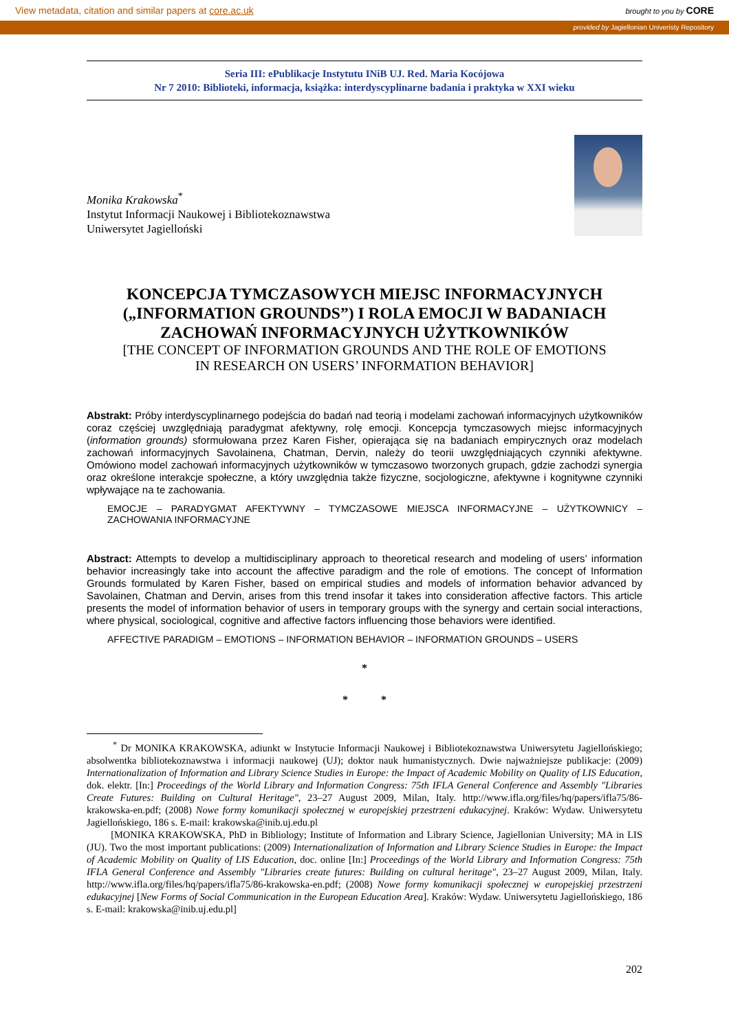View metadata, citation and similar papers at core.ac.uk brought to you by CORE
provided by Jagiellonian Univeristy Repository
Seria III: ePublikacje Instytutu INiB UJ. Red. Maria Kocójowa
Nr 7 2010: Biblioteki, informacja, książka: interdyscyplinarne badania i praktyka w XXI wieku
Monika Krakowska<sup>*</sup>
Instytut Informacji Naukowej i Bibliotekoznawstwa
Uniwersytet Jagielloński
KONCEPCJA TYMCZASOWYCH MIEJSC INFORMACYJNYCH („INFORMATION GROUNDS”) I ROLA EMOCJI W BADANIACH ZACHOWAŃ INFORMACYJNYCH UŻYTKOWNIKÓW
[THE CONCEPT OF INFORMATION GROUNDS AND THE ROLE OF EMOTIONS
IN RESEARCH ON USERS’ INFORMATION BEHAVIOR]
Abstrakt: Próby interdyscyplinarnego podejścia do badań nad teorią i modelami zachowań informacyjnych użytkowników coraz częściej uwzględniają paradygmat afektywny, rolę emocji. Koncepcja tymczasowych miejsc informacyjnych (information grounds) sformułowana przez Karen Fisher, opierająca się na badaniach empirycznych oraz modelach zachowań informacyjnych Savolainena, Chatman, Dervin, należy do teorii uwzględniających czynniki afektywne. Omówiono model zachowań informacyjnych użytkowników w tymczasowo tworzonych grupach, gdzie zachodzi synergia oraz określone interakcje społeczne, a który uwzględnia także fizyczne, socjologiczne, afektywne i kognitywne czynniki wpływające na te zachowania.
EMOCJE – PARADYGMAT AFEKTYWNY – TYMCZASOWE MIEJSCA INFORMACYJNE – UŻYTKOWNICY – ZACHOWANIA INFORMACYJNE
Abstract: Attempts to develop a multidisciplinary approach to theoretical research and modeling of users’ information behavior increasingly take into account the affective paradigm and the role of emotions. The concept of Information Grounds formulated by Karen Fisher, based on empirical studies and models of information behavior advanced by Savolainen, Chatman and Dervin, arises from this trend insofar it takes into consideration affective factors. This article presents the model of information behavior of users in temporary groups with the synergy and certain social interactions, where physical, sociological, cognitive and affective factors influencing those behaviors were identified.
AFFECTIVE PARADIGM – EMOTIONS – INFORMATION BEHAVIOR – INFORMATION GROUNDS – USERS
*
* *
<sup>*</sup> Dr MONIKA KRAKOWSKA, adiunkt w Instytucie Informacji Naukowej i Bibliotekoznawstwa Uniwersytetu Jagiellońskiego; absolwentka bibliotekoznawstwa i informacji naukowej (UJ); doktor nauk humanistycznych. Dwie najważniejsze publikacje: (2009) Internationalization of Information and Library Science Studies in Europe: the Impact of Academic Mobility on Quality of LIS Education, dok. elektr. [In:] Proceedings of the World Library and Information Congress: 75th IFLA General Conference and Assembly "Libraries Create Futures: Building on Cultural Heritage", 23–27 August 2009, Milan, Italy. http://www.ifla.org/files/hq/papers/ifla75/86-krakowska-en.pdf; (2008) Nowe formy komunikacji społecznej w europejskiej przestrzeni edukacyjnej. Kraków: Wydaw. Uniwersytetu Jagiellońskiego, 186 s. E-mail: krakowska@inib.uj.edu.pl
[MONIKA KRAKOWSKA, PhD in Bibliology; Institute of Information and Library Science, Jagiellonian University; MA in LIS (JU). Two the most important publications: (2009) Internationalization of Information and Library Science Studies in Europe: the Impact of Academic Mobility on Quality of LIS Education, doc. online [In:] Proceedings of the World Library and Information Congress: 75th IFLA General Conference and Assembly "Libraries create futures: Building on cultural heritage", 23–27 August 2009, Milan, Italy. http://www.ifla.org/files/hq/papers/ifla75/86-krakowska-en.pdf; (2008) Nowe formy komunikacji społecznej w europejskiej przestrzeni edukacyjnej [New Forms of Social Communication in the European Education Area]. Kraków: Wydaw. Uniwersytetu Jagiellońskiego, 186 s. E-mail: krakowska@inib.uj.edu.pl]
202